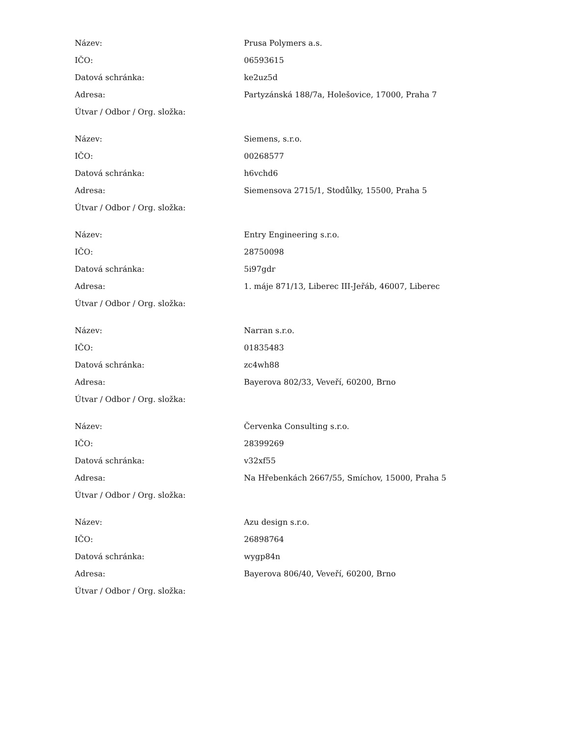| Název: | Prusa Polymers a.s. |
| IČO: | 06593615 |
| Datová schránka: | ke2uz5d |
| Adresa: | Partyzánská 188/7a, Holešovice, 17000, Praha 7 |
| Útvar / Odbor / Org. složka: | |
| Název: | Siemens, s.r.o. |
| IČO: | 00268577 |
| Datová schránka: | h6vchd6 |
| Adresa: | Siemensova 2715/1, Stodůlky, 15500, Praha 5 |
| Útvar / Odbor / Org. složka: | |
| Název: | Entry Engineering s.r.o. |
| IČO: | 28750098 |
| Datová schránka: | 5i97gdr |
| Adresa: | 1. máje 871/13, Liberec III-Jeřáb, 46007, Liberec |
| Útvar / Odbor / Org. složka: | |
| Název: | Narran s.r.o. |
| IČO: | 01835483 |
| Datová schránka: | zc4wh88 |
| Adresa: | Bayerova 802/33, Veveří, 60200, Brno |
| Útvar / Odbor / Org. složka: | |
| Název: | Červenka Consulting s.r.o. |
| IČO: | 28399269 |
| Datová schránka: | v32xf55 |
| Adresa: | Na Hřebenkách 2667/55, Smíchov, 15000, Praha 5 |
| Útvar / Odbor / Org. složka: | |
| Název: | Azu design s.r.o. |
| IČO: | 26898764 |
| Datová schránka: | wygp84n |
| Adresa: | Bayerova 806/40, Veveří, 60200, Brno |
| Útvar / Odbor / Org. složka: | |